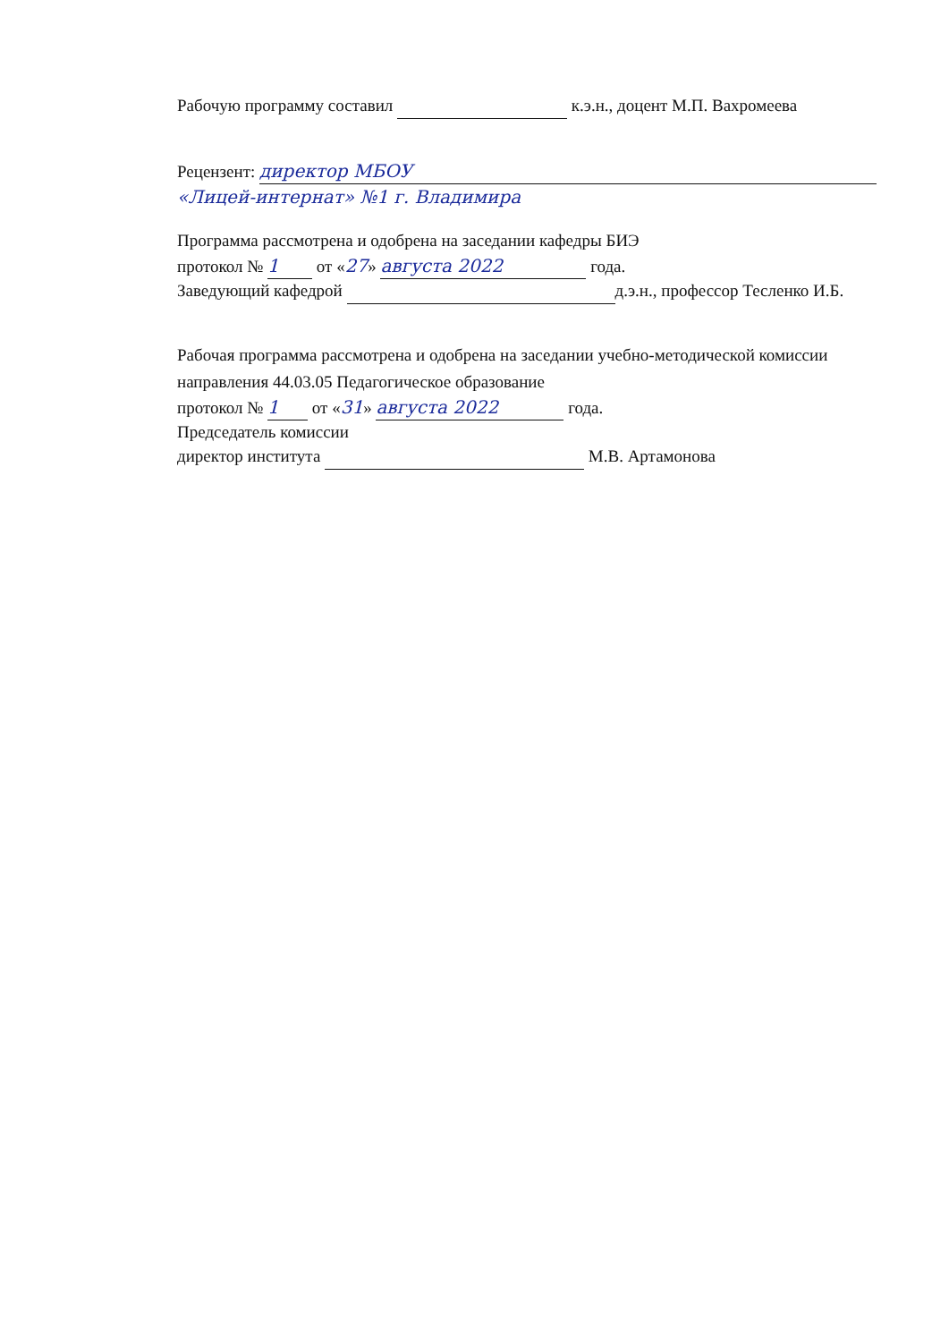Рабочую программу составил к.э.н., доцент М.П. Вахромеева
Рецензент: директор МБОУ
«Лицей-интернат» №1 г. Владимира
Программа рассмотрена и одобрена на заседании кафедры БИЭ
протокол № 1 от «27» августа 2022 года.
Заведующий кафедрой д.э.н., профессор Тесленко И.Б.
Рабочая программа рассмотрена и одобрена на заседании учебно-методической комиссии
направления 44.03.05 Педагогическое образование
протокол № 1 от «31» августа 2022 года.
Председатель комиссии
директор института М.В. Артамонова